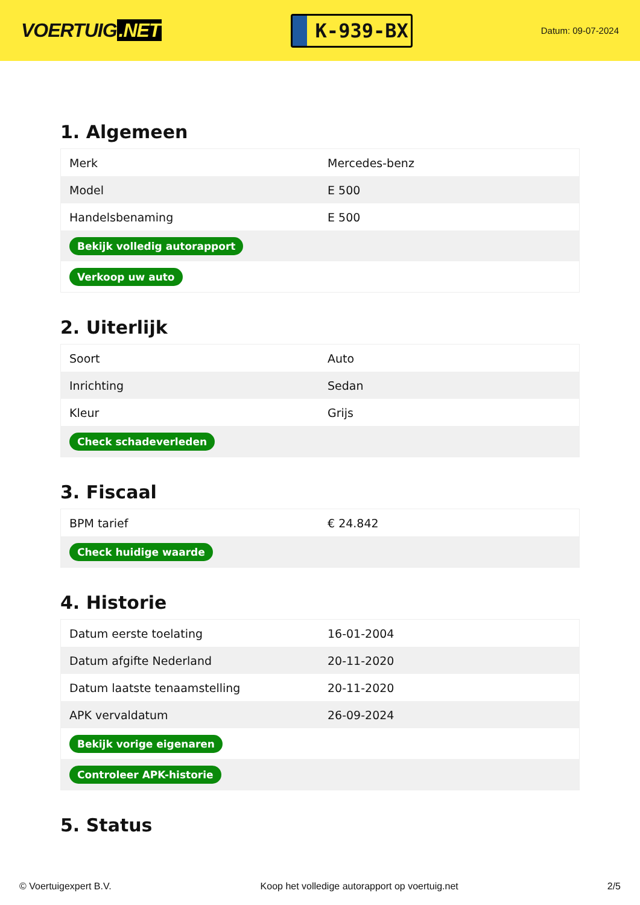VOERTUIG.NET
K-939-BX
Datum: 09-07-2024
1. Algemeen
| Merk | Mercedes-benz |
| Model | E 500 |
| Handelsbenaming | E 500 |
| Bekijk volledig autorapport | |
| Verkoop uw auto | |
2. Uiterlijk
| Soort | Auto |
| Inrichting | Sedan |
| Kleur | Grijs |
| Check schadeverleden | |
3. Fiscaal
| BPM tarief | € 24.842 |
| Check huidige waarde | |
4. Historie
| Datum eerste toelating | 16-01-2004 |
| Datum afgifte Nederland | 20-11-2020 |
| Datum laatste tenaamstelling | 20-11-2020 |
| APK vervaldatum | 26-09-2024 |
| Bekijk vorige eigenaren | |
| Controleer APK-historie | |
5. Status
© Voertuigexpert B.V. Koop het volledige autorapport op voertuig.net 2/5